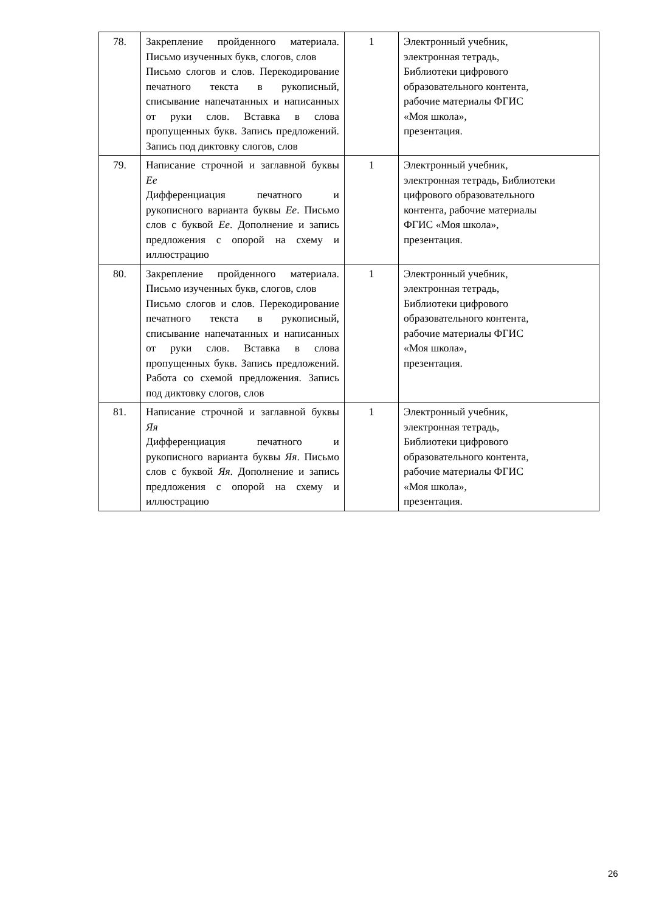| 78. | Закрепление пройденного материала. Письмо изученных букв, слогов, слов Письмо слогов и слов. Перекодирование печатного текста в рукописный, списывание напечатанных и написанных от руки слов. Вставка в слова пропущенных букв. Запись предложений. Запись под диктовку слогов, слов | 1 | Электронный учебник, электронная тетрадь, Библиотеки цифрового образовательного контента, рабочие материалы ФГИС «Моя школа», презентация. |
| 79. | Написание строчной и заглавной буквы Ее Дифференциация печатного и рукописного варианта буквы Ее . Письмо слов с буквой Ее . Дополнение и запись предложения с опорой на схему и иллюстрацию | 1 | Электронный учебник, электронная тетрадь, Библиотеки цифрового образовательного контента, рабочие материалы ФГИС «Моя школа», презентация. |
| 80. | Закрепление пройденного материала. Письмо изученных букв, слогов, слов Письмо слогов и слов. Перекодирование печатного текста в рукописный, списывание напечатанных и написанных от руки слов. Вставка в слова пропущенных букв. Запись предложений. Работа со схемой предложения. Запись под диктовку слогов, слов | 1 | Электронный учебник, электронная тетрадь, Библиотеки цифрового образовательного контента, рабочие материалы ФГИС «Моя школа», презентация. |
| 81. | Написание строчной и заглавной буквы Яя Дифференциация печатного и рукописного варианта буквы Яя . Письмо слов с буквой Яя . Дополнение и запись предложения с опорой на схему и иллюстрацию | 1 | Электронный учебник, электронная тетрадь, Библиотеки цифрового образовательного контента, рабочие материалы ФГИС «Моя школа», презентация. |
26